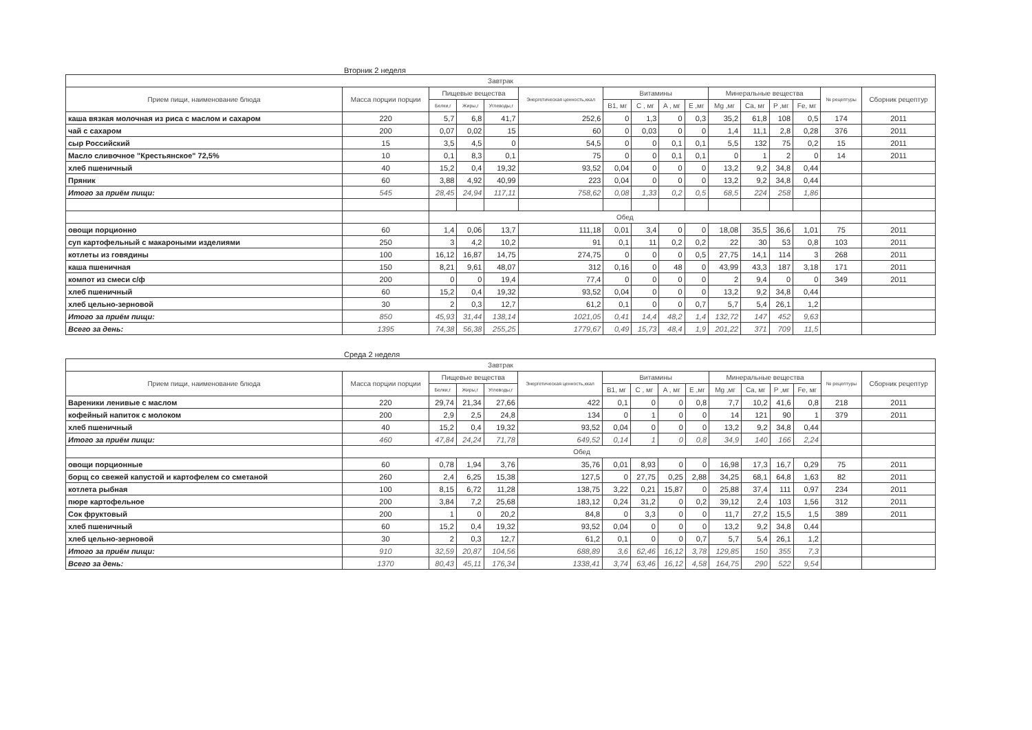Вторник 2 неделя
| Завтрак | | | | | | | | | | | | | | | |
| --- | --- | --- | --- | --- | --- | --- | --- | --- | --- | --- | --- | --- | --- | --- | --- |
| Прием пищи, наименование блюда | Масса порции порции | Пищевые вещества | | | Энергетическая ценность,ккал | Витамины | | | | Минеральные вещества | | | | № рецептуры | Сборник рецептур |
| | | Белки,г | Жиры,г | Углеводы,г | | B1, мг | C , мг | A , мг | E ,мг | Mg ,мг | Ca, мг | P ,мг | Fe, мг | | |
| каша вязкая молочная из риса с маслом и сахаром | 220 | 5,7 | 6,8 | 41,7 | 252,6 | 0 | 1,3 | 0 | 0,3 | 35,2 | 61,8 | 108 | 0,5 | 174 | 2011 |
| чай с сахаром | 200 | 0,07 | 0,02 | 15 | 60 | 0 | 0,03 | 0 | 0 | 1,4 | 11,1 | 2,8 | 0,28 | 376 | 2011 |
| сыр Российский | 15 | 3,5 | 4,5 | 0 | 54,5 | 0 | 0 | 0,1 | 0,1 | 5,5 | 132 | 75 | 0,2 | 15 | 2011 |
| Масло сливочное "Крестьянское" 72,5% | 10 | 0,1 | 8,3 | 0,1 | 75 | 0 | 0 | 0,1 | 0,1 | 0 | 1 | 2 | 0 | 14 | 2011 |
| хлеб пшеничный | 40 | 15,2 | 0,4 | 19,32 | 93,52 | 0,04 | 0 | 0 | 0 | 13,2 | 9,2 | 34,8 | 0,44 | | |
| Пряник | 60 | 3,88 | 4,92 | 40,99 | 223 | 0,04 | 0 | 0 | 0 | 13,2 | 9,2 | 34,8 | 0,44 | | |
| Итого за приём пищи: | 545 | 28,45 | 24,94 | 117,11 | 758,62 | 0,08 | 1,33 | 0,2 | 0,5 | 68,5 | 224 | 258 | 1,86 | | |
| | | Обед | | | | | | | | | | | | | |
| овощи порционно | 60 | 1,4 | 0,06 | 13,7 | 111,18 | 0,01 | 3,4 | 0 | 0 | 18,08 | 35,5 | 36,6 | 1,01 | 75 | 2011 |
| суп картофельный с макароными изделиями | 250 | 3 | 4,2 | 10,2 | 91 | 0,1 | 11 | 0,2 | 0,2 | 22 | 30 | 53 | 0,8 | 103 | 2011 |
| котлеты из говядины | 100 | 16,12 | 16,87 | 14,75 | 274,75 | 0 | 0 | 0 | 0,5 | 27,75 | 14,1 | 114 | 3 | 268 | 2011 |
| каша пшеничная | 150 | 8,21 | 9,61 | 48,07 | 312 | 0,16 | 0 | 48 | 0 | 43,99 | 43,3 | 187 | 3,18 | 171 | 2011 |
| компот из смеси с/ф | 200 | 0 | 0 | 19,4 | 77,4 | 0 | 0 | 0 | 0 | 2 | 9,4 | 0 | 0 | 349 | 2011 |
| хлеб пшеничный | 60 | 15,2 | 0,4 | 19,32 | 93,52 | 0,04 | 0 | 0 | 0 | 13,2 | 9,2 | 34,8 | 0,44 | | |
| хлеб цельно-зерновой | 30 | 2 | 0,3 | 12,7 | 61,2 | 0,1 | 0 | 0 | 0,7 | 5,7 | 5,4 | 26,1 | 1,2 | | |
| Итого за приём пищи: | 850 | 45,93 | 31,44 | 138,14 | 1021,05 | 0,41 | 14,4 | 48,2 | 1,4 | 132,72 | 147 | 452 | 9,63 | | |
| Всего за день: | 1395 | 74,38 | 56,38 | 255,25 | 1779,67 | 0,49 | 15,73 | 48,4 | 1,9 | 201,22 | 371 | 709 | 11,5 | | |
Среда 2 неделя
| Завтрак | | | | | | | | | | | | | | | |
| --- | --- | --- | --- | --- | --- | --- | --- | --- | --- | --- | --- | --- | --- | --- | --- |
| Прием пищи, наименование блюда | Масса порции порции | Пищевые вещества | | | Энергетическая ценность,ккал | Витамины | | | | Минеральные вещества | | | | № рецептуры | Сборник рецептур |
| | | Белки,г | Жиры,г | Углеводы,г | | B1, мг | C , мг | A , мг | E ,мг | Mg ,мг | Ca, мг | P ,мг | Fe, мг | | |
| Вареники ленивые с маслом | 220 | 29,74 | 21,34 | 27,66 | 422 | 0,1 | 0 | 0 | 0,8 | 7,7 | 10,2 | 41,6 | 0,8 | 218 | 2011 |
| кофейный напиток с молоком | 200 | 2,9 | 2,5 | 24,8 | 134 | 0 | 1 | 0 | 0 | 14 | 121 | 90 | 1 | 379 | 2011 |
| хлеб пшеничный | 40 | 15,2 | 0,4 | 19,32 | 93,52 | 0,04 | 0 | 0 | 0 | 13,2 | 9,2 | 34,8 | 0,44 | | |
| Итого за приём пищи: | 460 | 47,84 | 24,24 | 71,78 | 649,52 | 0,14 | 1 | 0 | 0,8 | 34,9 | 140 | 166 | 2,24 | | |
| | Обед | | | | | | | | | | | | | | |
| овощи порционные | 60 | 0,78 | 1,94 | 3,76 | 35,76 | 0,01 | 8,93 | 0 | 0 | 16,98 | 17,3 | 16,7 | 0,29 | 75 | 2011 |
| борщ со свежей капустой и картофелем со сметаной | 260 | 2,4 | 6,25 | 15,38 | 127,5 | 0 | 27,75 | 0,25 | 2,88 | 34,25 | 68,1 | 64,8 | 1,63 | 82 | 2011 |
| котлета рыбная | 100 | 8,15 | 6,72 | 11,28 | 138,75 | 3,22 | 0,21 | 15,87 | 0 | 25,88 | 37,4 | 111 | 0,97 | 234 | 2011 |
| пюре картофельное | 200 | 3,84 | 7,2 | 25,68 | 183,12 | 0,24 | 31,2 | 0 | 0,2 | 39,12 | 2,4 | 103 | 1,56 | 312 | 2011 |
| Сок фруктовый | 200 | 1 | 0 | 20,2 | 84,8 | 0 | 3,3 | 0 | 0 | 11,7 | 27,2 | 15,5 | 1,5 | 389 | 2011 |
| хлеб пшеничный | 60 | 15,2 | 0,4 | 19,32 | 93,52 | 0,04 | 0 | 0 | 0 | 13,2 | 9,2 | 34,8 | 0,44 | | |
| хлеб цельно-зерновой | 30 | 2 | 0,3 | 12,7 | 61,2 | 0,1 | 0 | 0 | 0,7 | 5,7 | 5,4 | 26,1 | 1,2 | | |
| Итого за приём пищи: | 910 | 32,59 | 20,87 | 104,56 | 688,89 | 3,6 | 62,46 | 16,12 | 3,78 | 129,85 | 150 | 355 | 7,3 | | |
| Всего за день: | 1370 | 80,43 | 45,11 | 176,34 | 1338,41 | 3,74 | 63,46 | 16,12 | 4,58 | 164,75 | 290 | 522 | 9,54 | | |